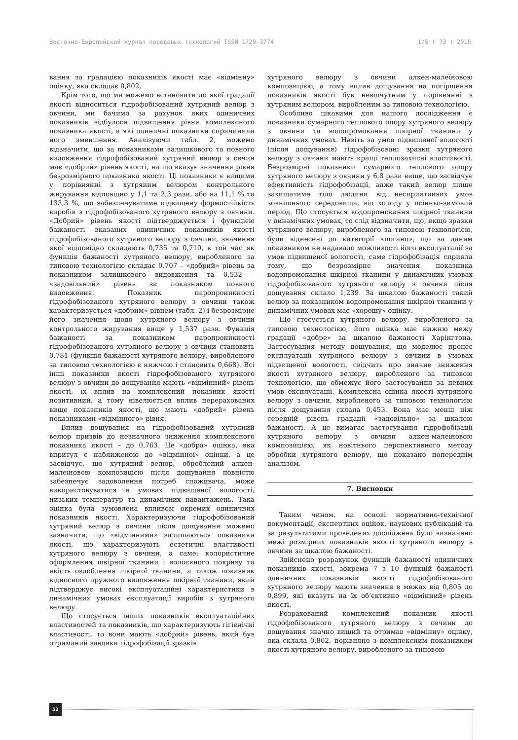Восточно-Европейский журнал передовых технологий ISSN 1729-3774 1/5 ( 73 ) 2015
вання за градацією показників якості має «відмінну» оцінку, яка складає 0,802.
Крім того, що ми можемо встановити до якої градації якості відноситься гідрофобізований хутряний велюр з овчини, ми бачимо за рахунок яких одиничних показників відбулося підвищення рівня комплексного показника якості, а які одиничні показники спричинили його зменшення. Аналізуючи табл. 2, можемо відзначити, що за показниками залишкового та повного видовження гідрофобізований хутряний велюр з овчин має «добрий» рівень якості, на що вказує значення рівня безрозмірного показника якості. Ці показники є вищими у порівнянні з хутряним велюром контрольного жирування відповідно у 1,1 та 2,3 рази, або на 11,1 % та 133,3 %, що забезпечуватиме підвищену формостійкість виробів з гідрофобізованого хутряного велюру з овчини. «Добрий» рівень якості підтверджується і функцією бажаності вказаних одиничних показників якості гідрофобізованого хутряного велюру з овчини, значення якої відповідно складають 0,735 та 0,710, в той час як функція бажаності хутряного велюру, виробленого за типовою технологією складає 0,707 – «добрий» рівень за показником залишкового видовження та 0,532 – «задовільний» рівень за показником повного видовження. Показник паропроникності гідрофобізованого хутряного велюру з овчини також характеризується «добрим» рівнем (табл. 2) і безрозмірне його значення щодо хутряного велюру з овчини контрольного жирування вище у 1,537 рази. Функція бажаності за показником паропроникності гідрофобізованого хутряного велюру з овчини становить 0,781 (функція бажаності хутряного велюру, виробленого за типовою технологією є нижчою і становить 0,668). Всі інші показники якості гідрофобізованого хутряного велюру з овчини до дощування мають «відмінний» рівень якості, їх вплив на комплексний показник якості позитивний, а тому нівелюється вплив перерахованих вище показників якості, що мають «добрий» рівень показниками «відмінного» рівня.
Вплив дощування на гідрофобізований хутряний велюр призвів до незначного зниження комплексного показника якості – до 0,763. Це «добра» оцінка, яка впритул є наближеною до «відмінної» оцінки, а це засвідчує, що хутряний велюр, оброблений алкен-малеїновою композицією після дощування повністю забезпечує задоволення потреб споживача, може використовуватися в умовах підвищеної вологості, низьких температур та динамічних навантажень. Така оцінка була зумовлена впливом окремих одиничних показників якості. Характеризуючи гідрофобізований хутряний велюр з овчини після дощування можемо зазначити, що «відмінними» залишаються показники якості, що характеризують естетичні властивості хутряного велюру з овчини, а саме: колористичне оформлення шкірної тканини і волосяного покриву та якість оздоблення шкірної тканини, а також показник відносного пружного видовження шкірної тканини, який підтверджує високі експлуатаційні характеристики в динамічних умовах експлуатації виробів з хутряного велюру.
Що стосується інших показників експлуатаційних властивостей та показників, що характеризують гігієнічні властивості, то вони мають «добрий» рівень, який був отриманий завдяки гідрофобізації зразків
хутряного велюру з овчини алкен-малеїновою композицією, а тому вплив дощування на погіршення показників якості був невідчутним у порівнянні з хутряним велюром, виробленим за типовою технологією.
Особливо цікавими для нашого дослідження є показники сумарного теплового опору хутряного велюру з овчини та водопромокання шкірної тканини у динамічних умовах. Навіть за умов підвищеної вологості (після дощування) гідрофобізовані зразки хутряного велюру з овчини мають кращі теплозахисні властивості. Безрозмірні показники сумарного теплового опору хутряного велюру з овчини у 6,8 рази вище, що засвідчує ефективність гідрофобізації, адже такий велюр ліпше захищатиме тіло людини від несприятливих умов зовнішнього середовища, від холоду у осінньо-зимовий період. Що стосується водопромокання шкірної тканини у динамічних умовах, то слід відзначити, що, якщо зразки хутряного велюру, виробленого за типовою технологією, були віднесені до категорії «погано», що за даним показником не надавало можливості його експлуатації за умов підвищеної вологості, саме гідрофобізація сприяла тому, що безрозмірне значення показника водопромокання шкірної тканини у динамічних умовах гідрофобізованого хутряного велюру з овчини після дощування склало 1,239. За шкалою бажаності такий велюр за показником водопромокання шкірної тканини у динамічних умовах має «хорошу» оцінку.
Що стосується хутряного велюру, виробленого за типовою технологією, його оцінка має нижню межу градації «добре» за шкалою бажаності Харінгтона. Застосування методу дощування, що моделює процес експлуатації хутряного велюру з овчини в умовах підвищеної вологості, свідчить про значне зниження якості хутряного велюру, виробленого за типовою технологією, що обмежує його застосування за певних умов експлуатації. Комплексна оцінка якості хутряного велюру з овчини, виробленого за типовою технологією після дощування склала 0,453. Вона має менш ніж середній рівень градації «задовільно» за шкалою бажаності. А це вимагає застосування гідрофобізації хутряного велюру з овчини алкен-малеїновою композицією, як новітнього перспективного методу обробки хутряного велюру, що показано попереднім аналізом.
7. Висновки
Таким чином, на основі нормативно-технічної документації, експертних оцінок, наукових публікацій та за результатами проведених досліджень було визначено межі розмірних показників якості хутряного велюру з овчини за шкалою бажаності.
Здійснено розрахунок функцій бажаності одиничних показників якості, зокрема 7 з 10 функцій бажаності одиничних показників якості гідрофобізованого хутряного велюру мають значення в межах від 0,805 до 0,899, які вказуть на їх об’єктивно «відмінний» рівень якості.
Розрахований комплексний показник якості гідрофобізованого хутряного велюру з овчини до дощування значно вищий та отримав «відмінну» оцінку, яка склала 0,802, порівняно з комплексним показником якості хутряного велюру, виробленого за типовою
52